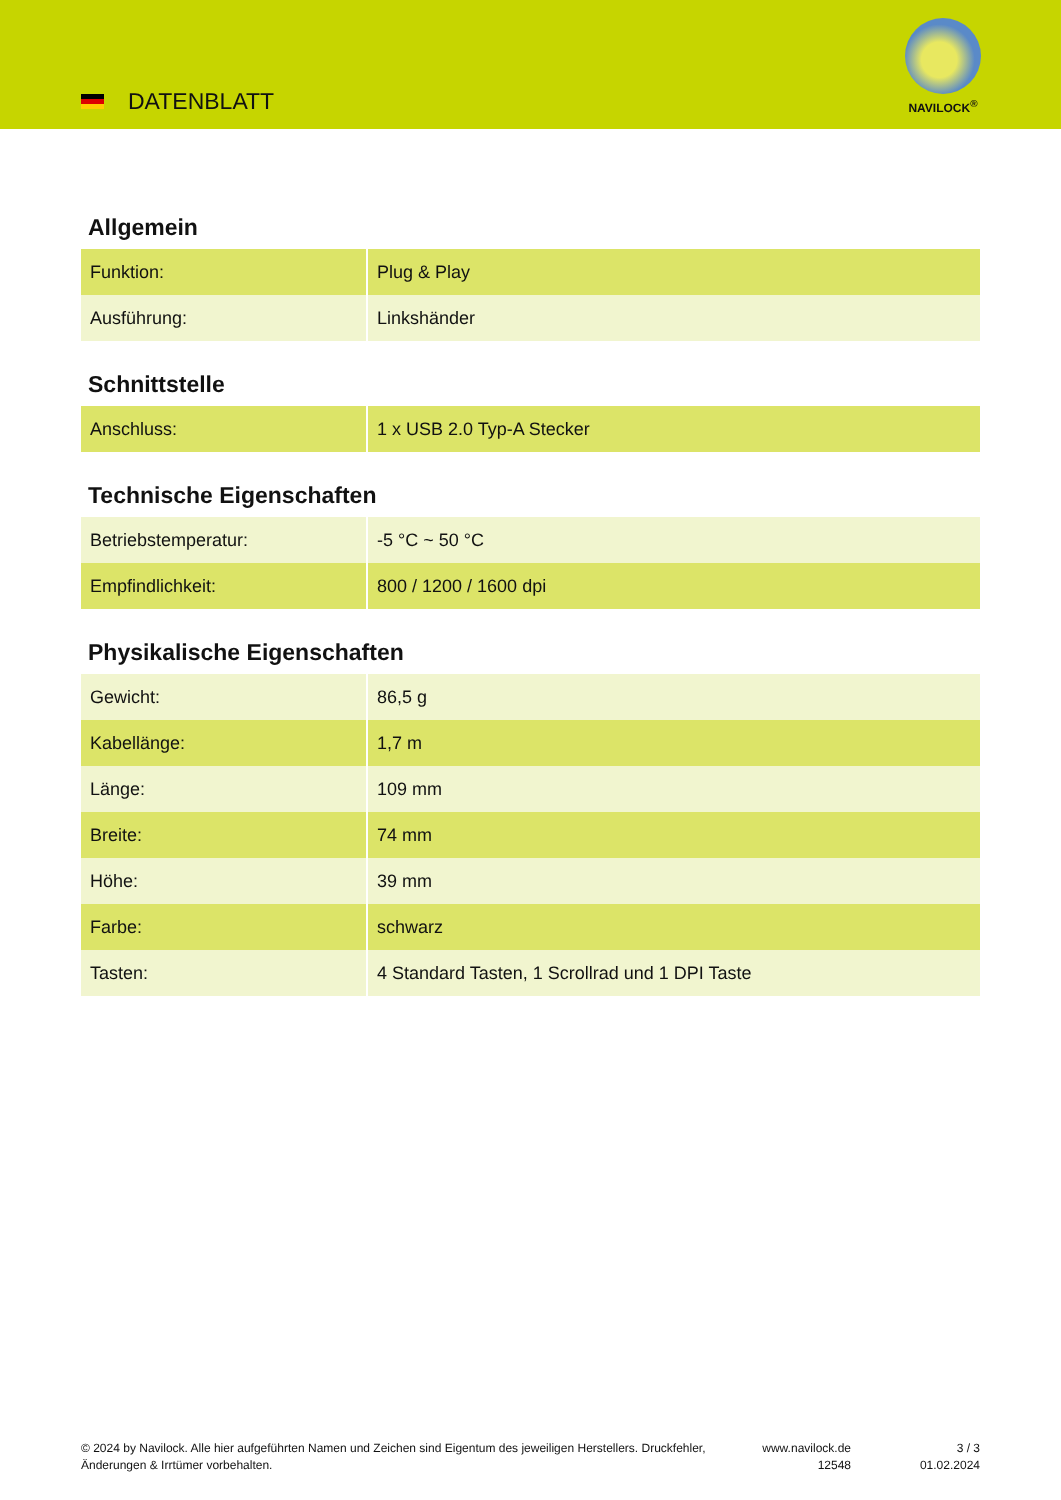DATENBLATT
NAVILOCK<sup>®</sup>
Allgemein
| Funktion: | Plug & Play |
| Ausführung: | Linkshänder |
Schnittstelle
| Anschluss: | 1 x USB 2.0 Typ-A Stecker |
Technische Eigenschaften
| Betriebstemperatur: | -5 °C ~ 50 °C |
| Empfindlichkeit: | 800 / 1200 / 1600 dpi |
Physikalische Eigenschaften
| Gewicht: | 86,5 g |
| Kabellänge: | 1,7 m |
| Länge: | 109 mm |
| Breite: | 74 mm |
| Höhe: | 39 mm |
| Farbe: | schwarz |
| Tasten: | 4 Standard Tasten, 1 Scrollrad und 1 DPI Taste |
© 2024 by Navilock. Alle hier aufgeführten Namen und Zeichen sind Eigentum des jeweiligen Herstellers. Druckfehler, Änderungen & Irrtümer vorbehalten.
www.navilock.de
12548
3 / 3
01.02.2024